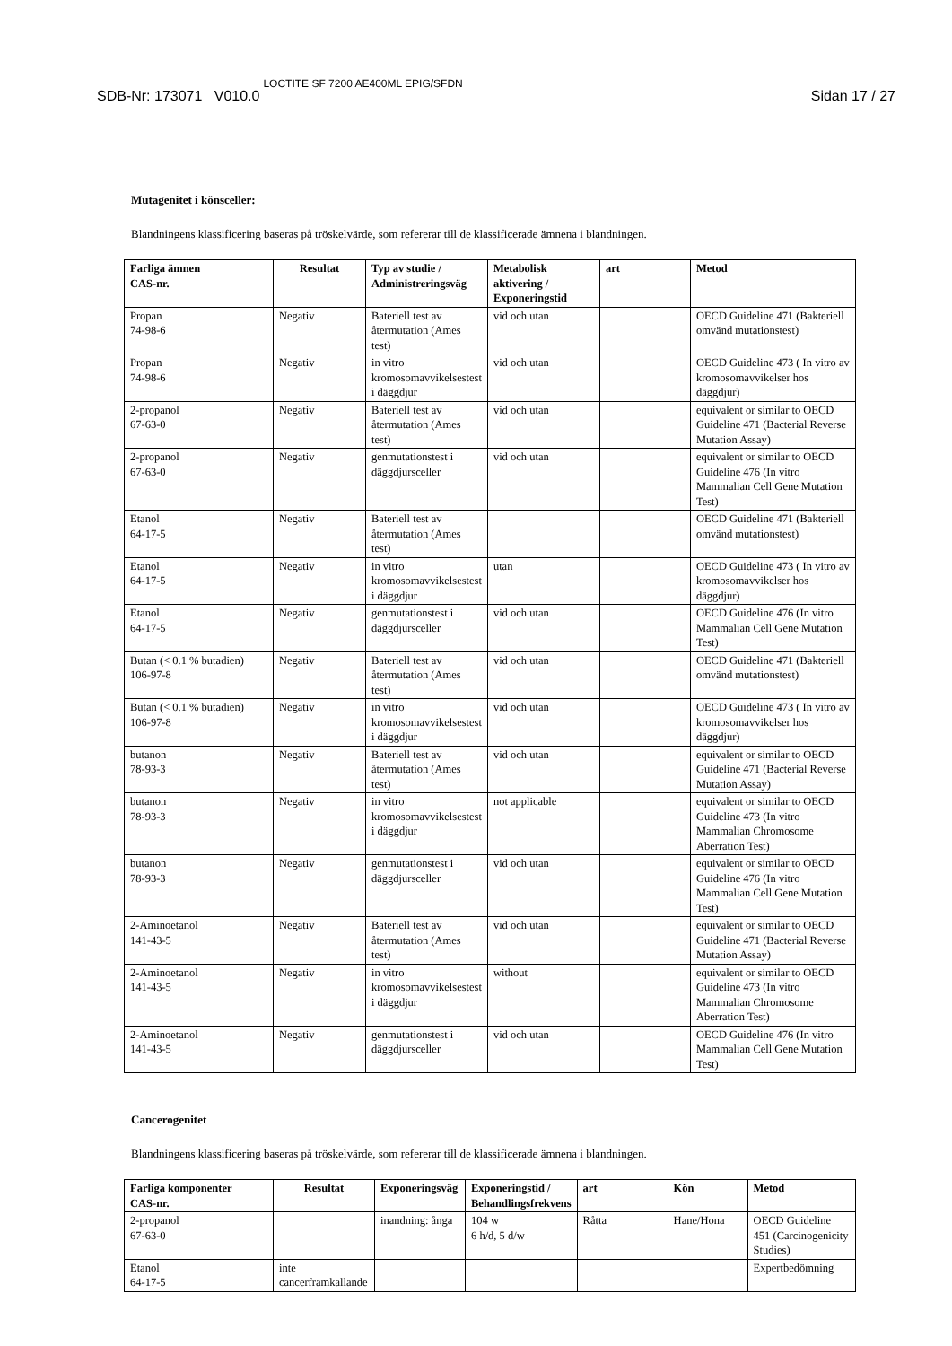SDB-Nr: 173071 V010.0 LOCTITE SF 7200 AE400ML EPIG/SFDN Sidan 17 / 27
Mutagenitet i könsceller:
Blandningens klassificering baseras på tröskelvärde, som refererar till de klassificerade ämnena i blandningen.
| Farliga ämnen CAS-nr. | Resultat | Typ av studie / Administreringsväg | Metabolisk aktivering / Exponeringstid | art | Metod |
| --- | --- | --- | --- | --- | --- |
| Propan 74-98-6 | Negativ | Bateriell test av återmutation (Ames test) | vid och utan | | OECD Guideline 471 (Bakteriell omvänd mutationstest) |
| Propan 74-98-6 | Negativ | in vitro kromosomavvikelsestest i däggdjur | vid och utan | | OECD Guideline 473 ( In vitro av kromosomavvikelser hos däggdjur) |
| 2-propanol 67-63-0 | Negativ | Bateriell test av återmutation (Ames test) | vid och utan | | equivalent or similar to OECD Guideline 471 (Bacterial Reverse Mutation Assay) |
| 2-propanol 67-63-0 | Negativ | genmutationstest i däggdjursceller | vid och utan | | equivalent or similar to OECD Guideline 476 (In vitro Mammalian Cell Gene Mutation Test) |
| Etanol 64-17-5 | Negativ | Bateriell test av återmutation (Ames test) | | | OECD Guideline 471 (Bakteriell omvänd mutationstest) |
| Etanol 64-17-5 | Negativ | in vitro kromosomavvikelsestest i däggdjur | utan | | OECD Guideline 473 ( In vitro av kromosomavvikelser hos däggdjur) |
| Etanol 64-17-5 | Negativ | genmutationstest i däggdjursceller | vid och utan | | OECD Guideline 476 (In vitro Mammalian Cell Gene Mutation Test) |
| Butan (< 0.1 % butadien) 106-97-8 | Negativ | Bateriell test av återmutation (Ames test) | vid och utan | | OECD Guideline 471 (Bakteriell omvänd mutationstest) |
| Butan (< 0.1 % butadien) 106-97-8 | Negativ | in vitro kromosomavvikelsestest i däggdjur | vid och utan | | OECD Guideline 473 ( In vitro av kromosomavvikelser hos däggdjur) |
| butanon 78-93-3 | Negativ | Bateriell test av återmutation (Ames test) | vid och utan | | equivalent or similar to OECD Guideline 471 (Bacterial Reverse Mutation Assay) |
| butanon 78-93-3 | Negativ | in vitro kromosomavvikelsestest i däggdjur | not applicable | | equivalent or similar to OECD Guideline 473 (In vitro Mammalian Chromosome Aberration Test) |
| butanon 78-93-3 | Negativ | genmutationstest i däggdjursceller | vid och utan | | equivalent or similar to OECD Guideline 476 (In vitro Mammalian Cell Gene Mutation Test) |
| 2-Aminoetanol 141-43-5 | Negativ | Bateriell test av återmutation (Ames test) | vid och utan | | equivalent or similar to OECD Guideline 471 (Bacterial Reverse Mutation Assay) |
| 2-Aminoetanol 141-43-5 | Negativ | in vitro kromosomavvikelsestest i däggdjur | without | | equivalent or similar to OECD Guideline 473 (In vitro Mammalian Chromosome Aberration Test) |
| 2-Aminoetanol 141-43-5 | Negativ | genmutationstest i däggdjursceller | vid och utan | | OECD Guideline 476 (In vitro Mammalian Cell Gene Mutation Test) |
Cancerogenitet
Blandningens klassificering baseras på tröskelvärde, som refererar till de klassificerade ämnena i blandningen.
| Farliga komponenter CAS-nr. | Resultat | Exponeringsväg | Exponeringstid / Behandlingsfrekvens | art | Kön | Metod |
| --- | --- | --- | --- | --- | --- | --- |
| 2-propanol 67-63-0 | | inandning: ånga | 104 w 6 h/d, 5 d/w | Råtta | Hane/Hona | OECD Guideline 451 (Carcinogenicity Studies) |
| Etanol 64-17-5 | inte cancerframkallande | | | | | Expertbedömning |